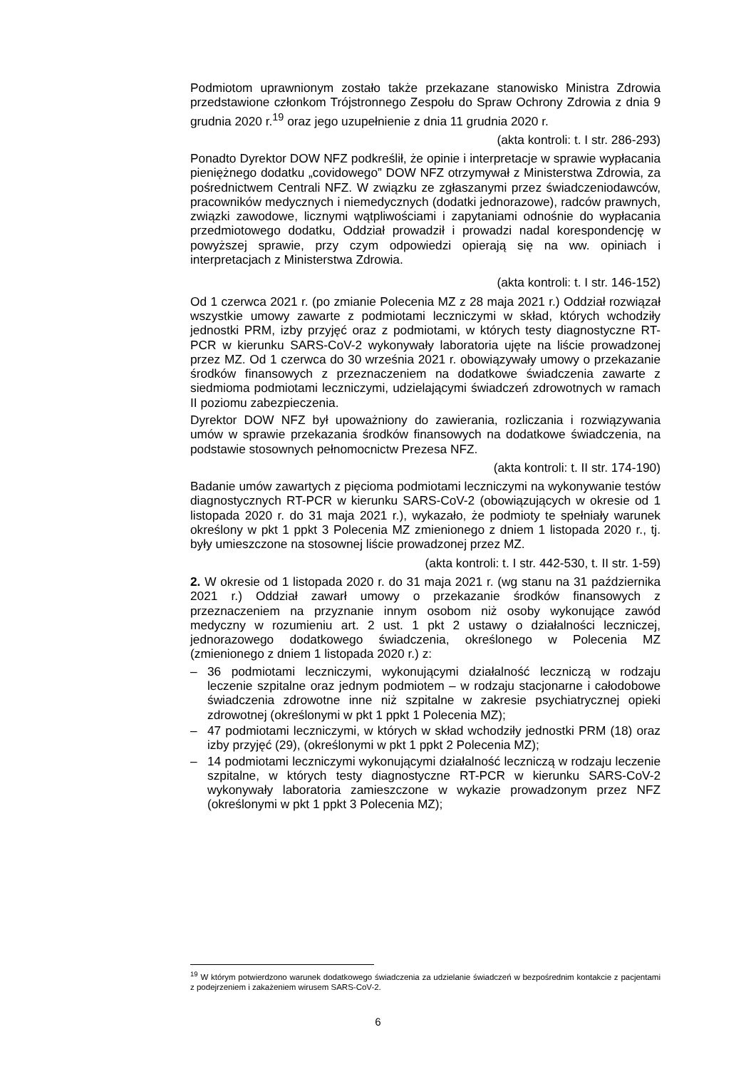Podmiotom uprawnionym zostało także przekazane stanowisko Ministra Zdrowia przedstawione członkom Trójstronnego Zespołu do Spraw Ochrony Zdrowia z dnia 9 grudnia 2020 r.<sup>19</sup> oraz jego uzupełnienie z dnia 11 grudnia 2020 r.
(akta kontroli: t. I str. 286-293)
Ponadto Dyrektor DOW NFZ podkreślił, że opinie i interpretacje w sprawie wypłacania pieniężnego dodatku „covidowego” DOW NFZ otrzymywał z Ministerstwa Zdrowia, za pośrednictwem Centrali NFZ. W związku ze zgłaszanymi przez świadczeniodawców, pracowników medycznych i niemedycznych (dodatki jednorazowe), radców prawnych, związki zawodowe, licznymi wątpliwościami i zapytaniami odnośnie do wypłacania przedmiotowego dodatku, Oddział prowadził i prowadzi nadal korespondencję w powyższej sprawie, przy czym odpowiedzi opierają się na ww. opiniach i interpretacjach z Ministerstwa Zdrowia.
(akta kontroli: t. I str. 146-152)
Od 1 czerwca 2021 r. (po zmianie Polecenia MZ z 28 maja 2021 r.) Oddział rozwiązał wszystkie umowy zawarte z podmiotami leczniczymi w skład, których wchodziły jednostki PRM, izby przyjęć oraz z podmiotami, w których testy diagnostyczne RT-PCR w kierunku SARS-CoV-2 wykonywały laboratoria ujęte na liście prowadzonej przez MZ. Od 1 czerwca do 30 września 2021 r. obowiązywały umowy o przekazanie środków finansowych z przeznaczeniem na dodatkowe świadczenia zawarte z siedmioma podmiotami leczniczymi, udzielającymi świadczeń zdrowotnych w ramach II poziomu zabezpieczenia.
Dyrektor DOW NFZ był upoważniony do zawierania, rozliczania i rozwiązywania umów w sprawie przekazania środków finansowych na dodatkowe świadczenia, na podstawie stosownych pełnomocnictw Prezesa NFZ.
(akta kontroli: t. II str. 174-190)
Badanie umów zawartych z pięcioma podmiotami leczniczymi na wykonywanie testów diagnostycznych RT-PCR w kierunku SARS-CoV-2 (obowiązujących w okresie od 1 listopada 2020 r. do 31 maja 2021 r.), wykazało, że podmioty te spełniały warunek określony w pkt 1 ppkt 3 Polecenia MZ zmienionego z dniem 1 listopada 2020 r., tj. były umieszczone na stosownej liście prowadzonej przez MZ.
(akta kontroli: t. I str. 442-530, t. II str. 1-59)
2. W okresie od 1 listopada 2020 r. do 31 maja 2021 r. (wg stanu na 31 października 2021 r.) Oddział zawarł umowy o przekazanie środków finansowych z przeznaczeniem na przyznanie innym osobom niż osoby wykonujące zawód medyczny w rozumieniu art. 2 ust. 1 pkt 2 ustawy o działalności leczniczej, jednorazowego dodatkowego świadczenia, określonego w Polecenia MZ (zmienionego z dniem 1 listopada 2020 r.) z:
– 36 podmiotami leczniczymi, wykonującymi działalność leczniczą w rodzaju leczenie szpitalne oraz jednym podmiotem – w rodzaju stacjonarne i całodobowe świadczenia zdrowotne inne niż szpitalne w zakresie psychiatrycznej opieki zdrowotnej (określonymi w pkt 1 ppkt 1 Polecenia MZ);
– 47 podmiotami leczniczymi, w których w skład wchodziły jednostki PRM (18) oraz izby przyjęć (29), (określonymi w pkt 1 ppkt 2 Polecenia MZ);
– 14 podmiotami leczniczymi wykonującymi działalność leczniczą w rodzaju leczenie szpitalne, w których testy diagnostyczne RT-PCR w kierunku SARS-CoV-2 wykonywały laboratoria zamieszczone w wykazie prowadzonym przez NFZ (określonymi w pkt 1 ppkt 3 Polecenia MZ);
<sup>19</sup> W którym potwierdzono warunek dodatkowego świadczenia za udzielanie świadczeń w bezpośrednim kontakcie z pacjentami z podejrzeniem i zakażeniem wirusem SARS-CoV-2.
6